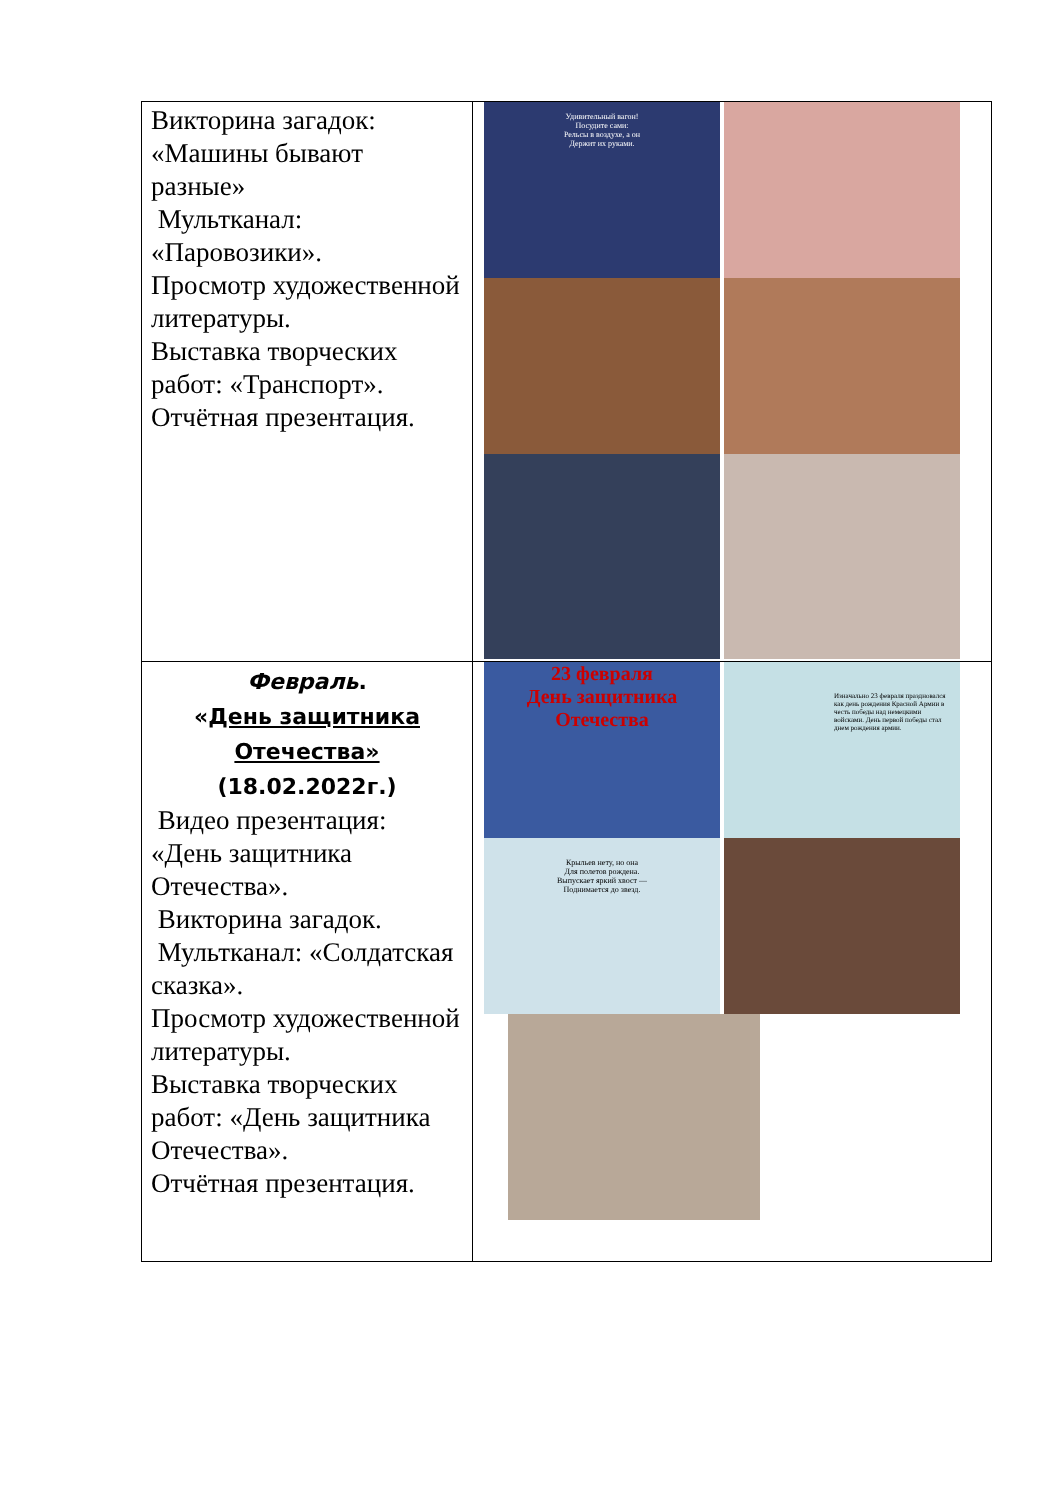| Викторина загадок: «Машины бывают разные» Мультканал: «Паровозики». Просмотр художественной литературы. Выставка творческих работ: «Транспорт». Отчётная презентация. | Удивительный вагон! Посудите сами: Рельсы в воздухе, а он Держит их руками. |
| Февраль . « День защитника Отечества» (18.02.2022г.) Видео презентация: «День защитника Отечества». Викторина загадок. Мультканал: «Солдатская сказка». Просмотр художественной литературы. Выставка творческих работ: «День защитника Отечества». Отчётная презентация. | 23 февраля День защитника Отечества Изначально 23 февраля праздновался как день рождения Красной Армии в честь победы над немецкими войсками. День первой победы стал днем рождения армии. Крыльев нету, но она Для полетов рождена. Выпускает яркий хвост — Поднимается до звезд. |